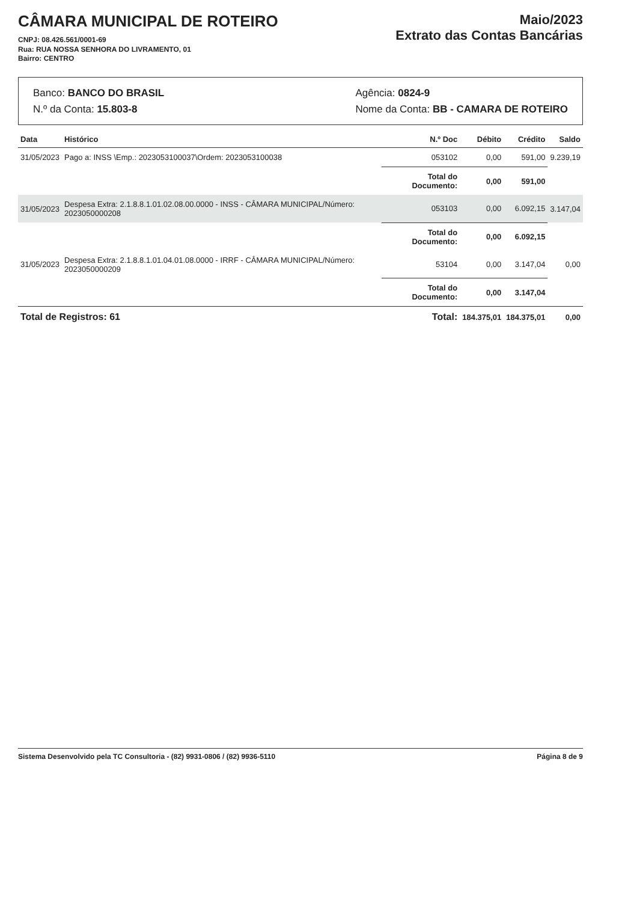CÂMARA MUNICIPAL DE ROTEIRO
CNPJ: 08.426.561/0001-69
Rua: RUA NOSSA SENHORA DO LIVRAMENTO, 01
Bairro: CENTRO
Maio/2023
Extrato das Contas Bancárias
Banco: BANCO DO BRASIL
N.º da Conta: 15.803-8
Agência: 0824-9
Nome da Conta: BB - CAMARA DE ROTEIRO
| Data | Histórico | N.º Doc | Débito | Crédito | Saldo |
| --- | --- | --- | --- | --- | --- |
| 31/05/2023 | Pago a: INSS \Emp.: 2023053100037\Ordem: 2023053100038 | 053102 | 0,00 | 591,00 | 9.239,19 |
| | | Total do Documento: | 0,00 | 591,00 | |
| 31/05/2023 | Despesa Extra: 2.1.8.8.1.01.02.08.00.0000 - INSS - CÂMARA MUNICIPAL/Número: 2023050000208 | 053103 | 0,00 | 6.092,15 | 3.147,04 |
| | | Total do Documento: | 0,00 | 6.092,15 | |
| 31/05/2023 | Despesa Extra: 2.1.8.8.1.01.04.01.08.0000 - IRRF - CÂMARA MUNICIPAL/Número: 2023050000209 | 53104 | 0,00 | 3.147,04 | 0,00 |
| | | Total do Documento: | 0,00 | 3.147,04 | |
| Total de Registros: 61 | | Total: | 184.375,01 | 184.375,01 | 0,00 |
Sistema Desenvolvido pela TC Consultoria - (82) 9931-0806 / (82) 9936-5110 Página 8 de 9